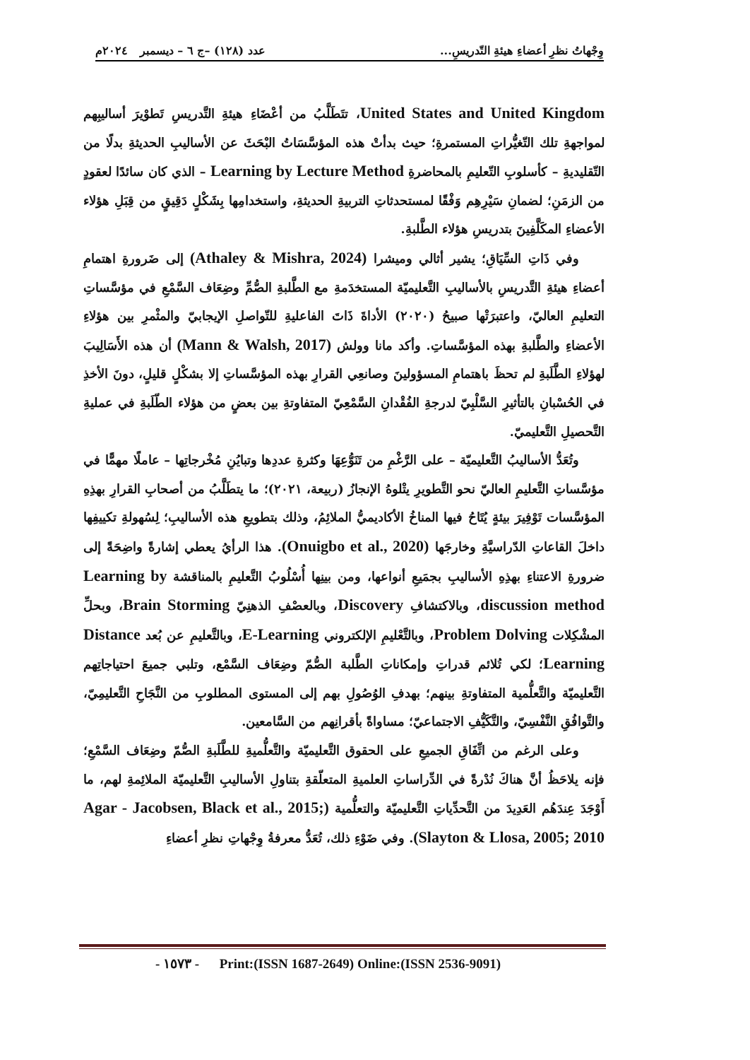وِجْهاتُ نظرِ أعضاءِ هيئةِ التّدريسِ... عدد (١٢٨) –ج ٦ – ديسمبر ٢٠٢٤م
United States and United Kingdom، تتَطَلَّبُ من أعْضَاءِ هيئةِ التَّدريسِ تَطوْيرَ أساليبِهم لمواجهةِ تلك التّغيُّراتِ المستمرةِ؛ حيث بدأتْ هذه المؤسَّسَاتُ البْحَثَ عن الأساليبِ الحديثةِ بدلًا من التّقليديةِ – كأسلوبِ التّعليمِ بالمحاضرةِ Learning by Lecture Method – الذي كان سائدًا لعقودٍ من الزمَنِ؛ لضمانِ سَيْرِهِم وَفْقًا لمستحدثاتِ التربيةِ الحديثةِ، واستخدامِها بِشَكْلٍ دَقِيقٍ من قِبَلِ هؤلاء الأعضاءِ المكَلَّفِينَ بتدريسِ هؤلاء الطَّلبةِ.
وفي ذَاتِ السِّيَاقِ؛ يشير أثالي وميشرا (Athaley & Mishra, 2024) إلى ضَرورةِ اهتمامِ أعضاءِ هيئةِ التَّدريسِ بالأساليبِ التَّعليميّة المستخدَمةِ مع الطَّلبةِ الصُّمِّ وضِعَاف السَّمْعِ في مؤسَّساتِ التعليمِ العاليّ، واعتبرَتْها صبيحُ (٢٠٢٠) الأداةَ ذَاتَ الفاعليةِ للتّواصلِ الإيجابيّ والمثْمرِ بين هؤلاءِ الأعضاءِ والطَّلبةِ بهذه المؤسَّساتِ. وأكد مانا وولش (Mann & Walsh, 2017) أن هذه الأَسَالِيبَ لهؤلاءِ الطَّلَبةِ لم تحظَ باهتمامِ المسؤولينَ وصانعِي القرارِ بهذه المؤسَّساتِ إلا بشكْلٍ قليلٍ، دونَ الأخذِ في الحُسْبانِ بالتأثيرِ السَّلْبِيّ لدرجةِ الفُقْدانِ السَّمْعِيّ المتفاوتةِ بين بعضٍ من هؤلاء الطّلَبةِ في عمليةِ التَّحصيلِ التَّعليميّ.
وتُعَدُّ الأساليبُ التَّعليميّة – على الرَّغْمِ من تَنَوُّعِهَا وكثرةِ عددِها وتبايُنِ مُخْرجاتِها – عاملًا مهمًّا في مؤسَّساتِ التَّعليمِ العاليّ نحو التَّطويرِ يتْلوهُ الإنجازُ (ربيعة، ٢٠٢١)؛ ما يتطَلَّبُ من أصحابِ القرارِ بهذِهِ المؤسَّسات تَوْفِيرَ بيئةٍ يُتَاحُ فيها المناخُ الأكاديميُّ الملائِمُ، وذلك بتطويعِ هذه الأساليبِ؛ لِسُهولةِ تكييفِها داخلَ القاعاتِ الدّراسيَّةِ وخارجَها (Onuigbo et al., 2020). هذا الرأيُ يعطي إشارةً واضِحَةً إلى ضرورةِ الاعتناءِ بهذِهِ الأساليبِ بجمَيعِ أنواعها، ومن بينِها أُسْلُوبُ التَّعليمِ بالمناقشة Learning by discussion method، وبالاكتشافِ Discovery، وبالعصْفِ الذهنِيّ Brain Storming، وبحلِّ المشْكِلات Problem Dolving، وبالتَّعْليمِ الإلكتروني E-Learning، وبالتَّعليمِ عن بُعد Distance Learning؛ لكي تُلائم قدراتِ وإمكاناتِ الطَّلبة الصُّمّ وضِعَاف السَّمْع، وتلبي جميعَ احتياجاتِهم التَّعليميّة والتَّعلُّمية المتفاوتةِ بينهم؛ بهدفِ الوُصُولِ بهم إلى المستوى المطلوبِ من النَّجَاحِ التَّعليمِيّ، والتَّوافُقِ النَّفْسِيّ، والتَّكَيُّفِ الاجتماعيّ؛ مساواةً بأقرانِهم من السَّامعين.
وعلى الرغم من اتِّفَاقِ الجميعِ على الحقوق التَّعليميّة والتَّعلُّميةِ للطَّلَبةِ الصُّمّ وضِعَاف السَّمْعِ؛ فإنه يلاحَظُ أنَّ هناكَ نُدْرةً في الدِّراساتِ العلميةِ المتعلّقةِ بتناولِ الأساليبِ التَّعليميّة الملائِمةِ لهم، ما أَوْجَدَ عِندَهُم العَدِيدَ من التَّحدِّياتِ التَّعليميّة والتعلُّمية (Agar - Jacobsen, Black et al., 2015; Slayton & Llosa, 2005; 2010). وفي ضَوْءِ ذلك، تُعَدُّ معرفةُ وِجْهاتِ نظرِ أعضاءِ
- ١٥٧٣ - Print:(ISSN 1687-2649) Online:(ISSN 2536-9091)